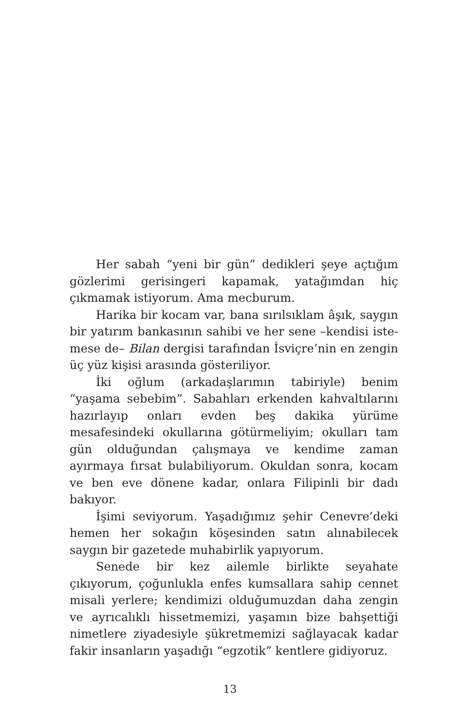Her sabah “yeni bir gün” dedikleri şeye açtığım göz­lerimi gerisingeri kapamak, yatağımdan hiç çıkmamak istiyorum. Ama mecburum.
Harika bir kocam var, bana sırılsıklam âşık, saygın bir yatırım bankasının sahibi ve her sene –kendisi iste­mese de– Bilan dergisi tarafından İsviçre’nin en zengin üç yüz kişisi arasında gösteriliyor.
İki oğlum (arkadaşlarımın tabiriyle) benim “yaşama sebebim”. Sabahları erkenden kahvaltılarını hazırlayıp onları evden beş dakika yürüme mesafesindeki okullarına götürmeliyim; okulları tam gün olduğundan çalışmaya ve kendime zaman ayırmaya fırsat bulabiliyorum. Okuldan sonra, kocam ve ben eve dönene kadar, onlara Filipinli bir dadı bakıyor.
İşimi seviyorum. Yaşadığımız şehir Cenevre’deki he­men her sokağın köşesinden satın alınabilecek saygın bir gazetede muhabirlik yapıyorum.
Senede bir kez ailemle birlikte seyahate çıkıyorum, çoğunlukla enfes kumsallara sahip cennet misali yerlere; kendimizi olduğumuzdan daha zengin ve ayrıcalıklı his­setmemizi, yaşamın bize bahşettiği nimetlere ziyadesiy­le şükretmemizi sağlayacak kadar fakir insanların yaşadı­ğı “egzotik” kentlere gidiyoruz.
13